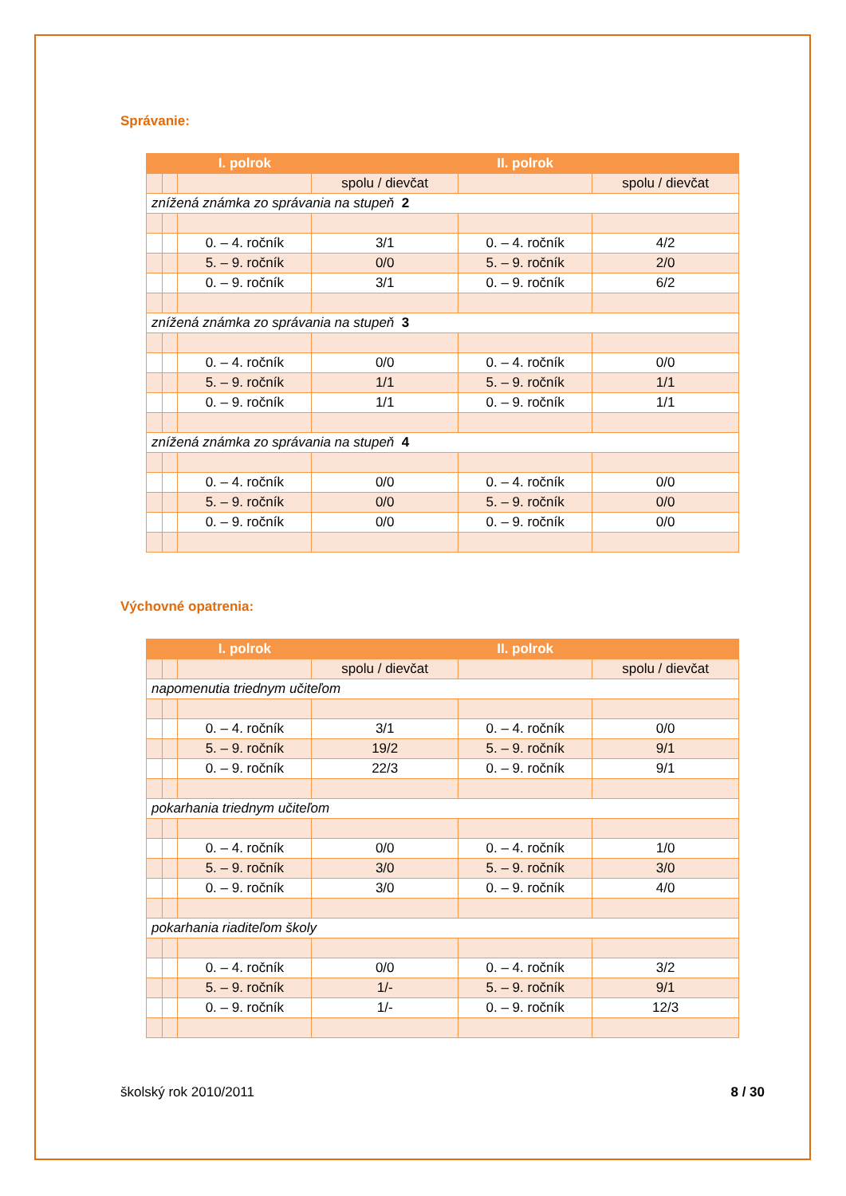Správanie:
| | | I. polrok | | II. polrok | |
| --- | --- | --- | --- | --- | --- |
| | | | spolu / dievčat | | spolu / dievčat |
| znížená známka zo správania na stupeň 2 | | | | | |
| | | 0. – 4. ročník | 3/1 | 0. – 4. ročník | 4/2 |
| | | 5. – 9. ročník | 0/0 | 5. – 9. ročník | 2/0 |
| | | 0. – 9. ročník | 3/1 | 0. – 9. ročník | 6/2 |
| znížená známka zo správania na stupeň 3 | | | | | |
| | | 0. – 4. ročník | 0/0 | 0. – 4. ročník | 0/0 |
| | | 5. – 9. ročník | 1/1 | 5. – 9. ročník | 1/1 |
| | | 0. – 9. ročník | 1/1 | 0. – 9. ročník | 1/1 |
| znížená známka zo správania na stupeň 4 | | | | | |
| | | 0. – 4. ročník | 0/0 | 0. – 4. ročník | 0/0 |
| | | 5. – 9. ročník | 0/0 | 5. – 9. ročník | 0/0 |
| | | 0. – 9. ročník | 0/0 | 0. – 9. ročník | 0/0 |
Výchovné opatrenia:
| | | I. polrok | | II. polrok | |
| --- | --- | --- | --- | --- | --- |
| | | | spolu / dievčat | | spolu / dievčat |
| napomenutia triednym učiteľom | | | | | |
| | | 0. – 4. ročník | 3/1 | 0. – 4. ročník | 0/0 |
| | | 5. – 9. ročník | 19/2 | 5. – 9. ročník | 9/1 |
| | | 0. – 9. ročník | 22/3 | 0. – 9. ročník | 9/1 |
| pokarhania triednym učiteľom | | | | | |
| | | 0. – 4. ročník | 0/0 | 0. – 4. ročník | 1/0 |
| | | 5. – 9. ročník | 3/0 | 5. – 9. ročník | 3/0 |
| | | 0. – 9. ročník | 3/0 | 0. – 9. ročník | 4/0 |
| pokarhania riaditeľom školy | | | | | |
| | | 0. – 4. ročník | 0/0 | 0. – 4. ročník | 3/2 |
| | | 5. – 9. ročník | 1/- | 5. – 9. ročník | 9/1 |
| | | 0. – 9. ročník | 1/- | 0. – 9. ročník | 12/3 |
školský rok 2010/2011 8 / 30